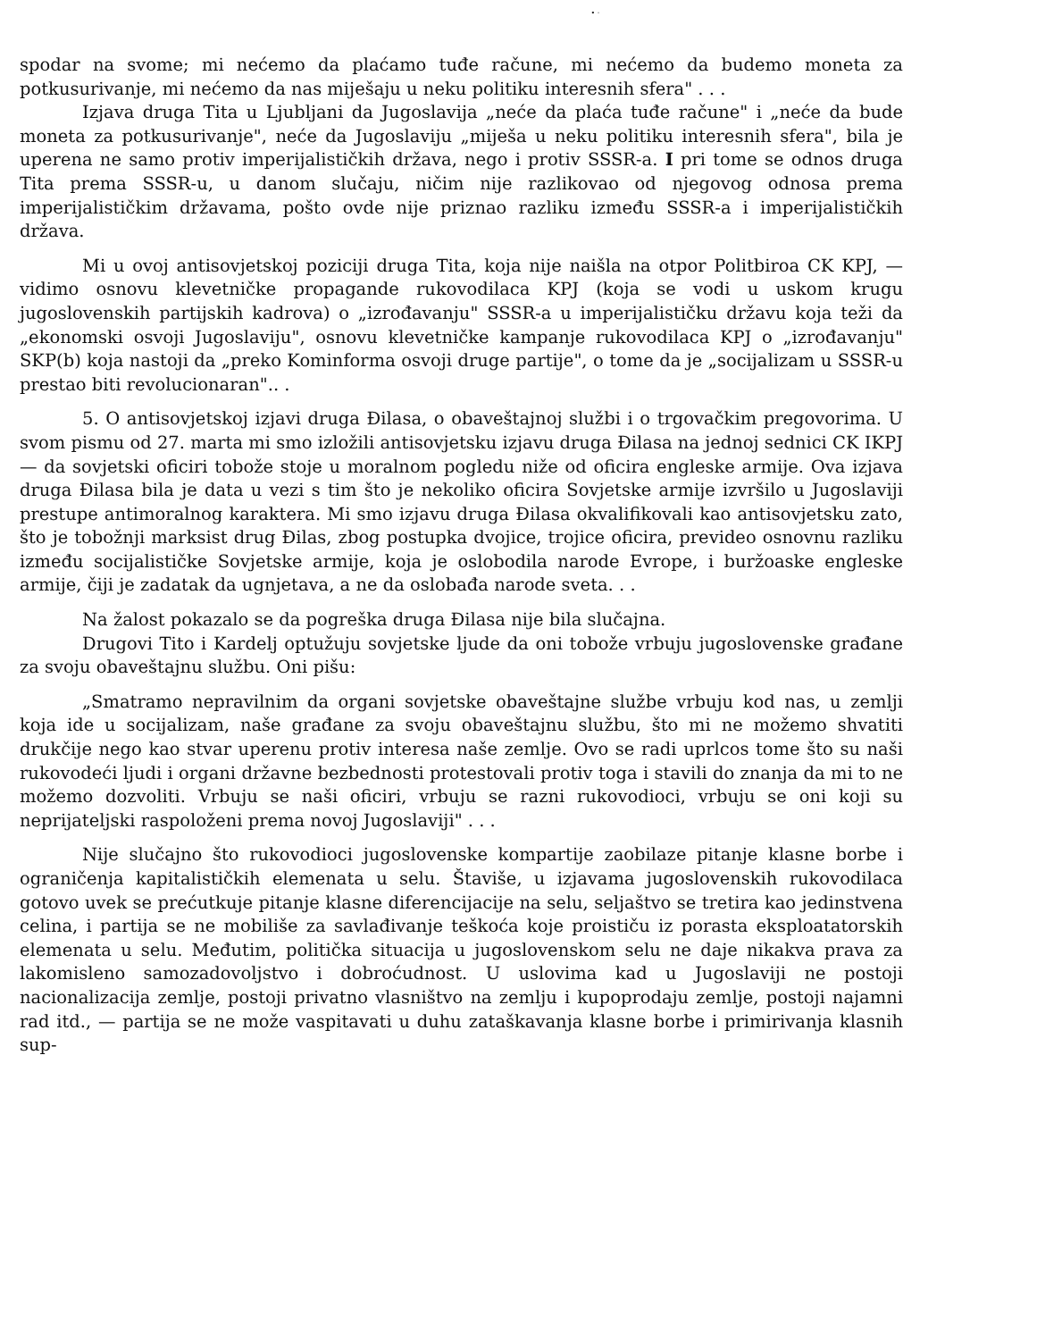• ·
spodar na svome; mi nećemo da plaćamo tuđe račune, mi nećemo da budemo moneta za potkusurivanje, mi nećemo da nas miješaju u neku politiku interesnih sfera" . . .
Izjava druga Tita u Ljubljani da Jugoslavija „neće da plaća tuđe račune" i „neće da bude moneta za potkusurivanje", neće da Jugoslaviju „miješa u neku politiku interesnih sfera", bila je uperena ne samo protiv imperijalističkih država, nego i protiv SSSR-a. I pri tome se odnos druga Tita prema SSSR-u, u danom slučaju, ničim nije razlikovao od njegovog odnosa prema imperijalističkim državama, pošto ovde nije priznao razliku između SSSR-a i imperijalističkih država.
Mi u ovoj antisovjetskoj poziciji druga Tita, koja nije naišla na otpor Politbiroa CK KPJ, — vidimo osnovu klevetničke propagande rukovodilaca KPJ (koja se vodi u uskom krugu jugoslovenskih partijskih kadrova) o „izrođavanju" SSSR-a u imperijalističku državu koja teži da „ekonomski osvoji Jugoslaviju", osnovu klevetničke kampanje rukovodilaca KPJ o „izrođavanju" SKP(b) koja nastoji da „preko Kominforma osvoji druge partije", o tome da je „socijalizam u SSSR-u prestao biti revolucionaran".. .
5. O antisovjetskoj izjavi druga Đilasa, o obaveštajnoj službi i o trgovačkim pregovorima. U svom pismu od 27. marta mi smo izložili antisovjetsku izjavu druga Đilasa na jednoj sednici CK IKPJ — da sovjetski oficiri tobože stoje u moralnom pogledu niže od oficira engleske armije. Ova izjava druga Đilasa bila je data u vezi s tim što je nekoliko oficira Sovjetske armije izvršilo u Jugoslaviji prestupe antimoralnog karaktera. Mi smo izjavu druga Đilasa okvalifikovali kao antisovjetsku zato, što je tobožnji marksist drug Đilas, zbog postupka dvojice, trojice oficira, prevideo osnovnu razliku između socijalističke Sovjetske armije, koja je oslobodila narode Evrope, i buržoaske engleske armije, čiji je zadatak da ugnjetava, a ne da oslobađa narode sveta. . .
Na žalost pokazalo se da pogreška druga Đilasa nije bila slučajna.
Drugovi Tito i Kardelj optužuju sovjetske ljude da oni tobože vrbuju jugoslovenske građane za svoju obaveštajnu službu. Oni pišu:
„Smatramo nepravilnim da organi sovjetske obaveštajne službe vrbuju kod nas, u zemlji koja ide u socijalizam, naše građane za svoju obaveštajnu službu, što mi ne možemo shvatiti drukčije nego kao stvar uperenu protiv interesa naše zemlje. Ovo se radi uprlcos tome što su naši rukovodeći ljudi i organi državne bezbednosti protestovali protiv toga i stavili do znanja da mi to ne možemo dozvoliti. Vrbuju se naši oficiri, vrbuju se razni rukovodioci, vrbuju se oni koji su neprijateljski raspoloženi prema novoj Jugoslaviji" . . .
Nije slučajno što rukovodioci jugoslovenske kompartije zaobilaze pitanje klasne borbe i ograničenja kapitalističkih elemenata u selu. Štaviše, u izjavama jugoslovenskih rukovodilaca gotovo uvek se prećutkuje pitanje klasne diferencijacije na selu, seljaštvo se tretira kao jedinstvena celina, i partija se ne mobiliše za savlađivanje teškoća koje proističu iz porasta eksploatatorskih elemenata u selu. Međutim, politička situacija u jugoslovenskom selu ne daje nikakva prava za lakomisleno samozadovoljstvo i dobroćudnost. U uslovima kad u Jugoslaviji ne postoji nacionalizacija zemlje, postoji privatno vlasništvo na zemlju i kupoprodaju zemlje, postoji najamni rad itd., — partija se ne može vaspitavati u duhu zataškavanja klasne borbe i primirivanja klasnih sup-